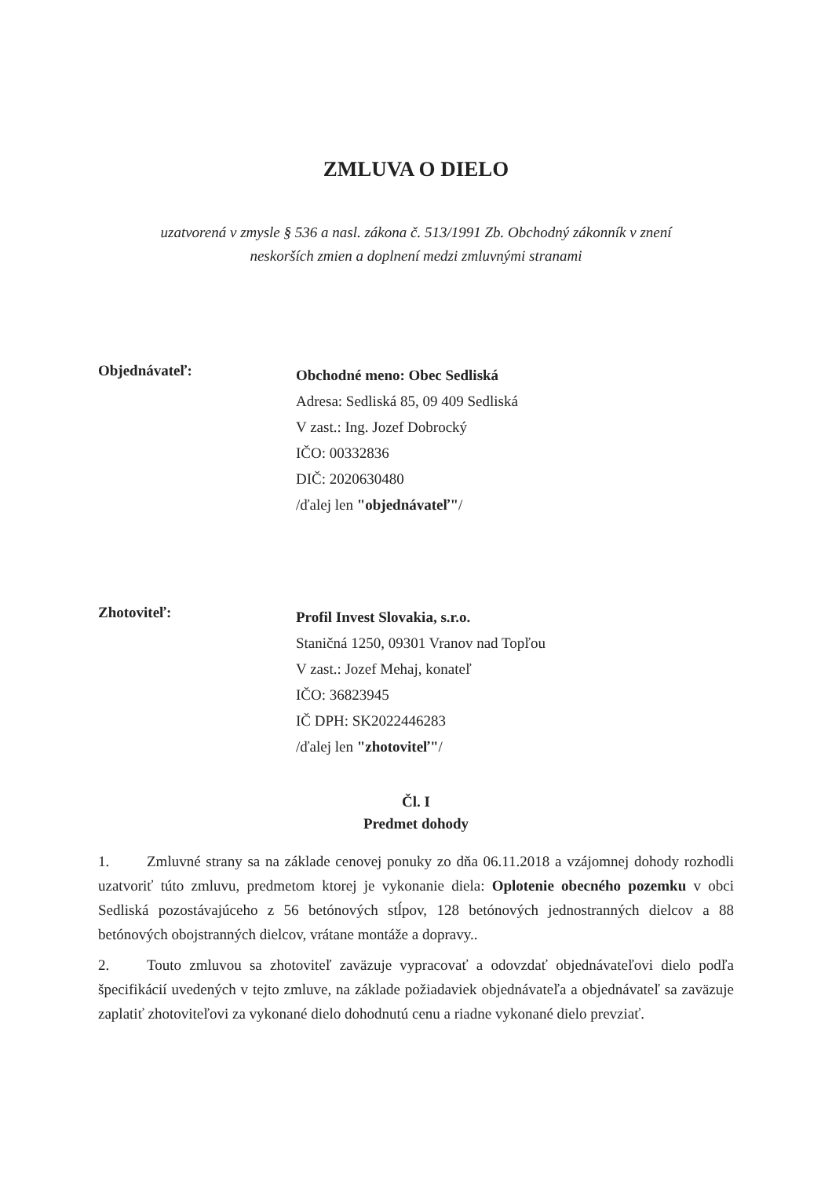ZMLUVA O DIELO
uzatvorená v zmysle § 536 a nasl. zákona č. 513/1991 Zb. Obchodný zákonník v znení
neskorších zmien a doplnení medzi zmluvnými stranami
Objednávateľ:
Obchodné meno: Obec Sedliská
Adresa: Sedliská 85, 09 409 Sedliská
V zast.: Ing. Jozef Dobrocký
IČO: 00332836
DIČ: 2020630480
/ďalej len "objednávateľ"/
Zhotoviteľ:
Profil Invest Slovakia, s.r.o.
Staničná 1250, 09301 Vranov nad Topľou
V zast.: Jozef Mehaj, konateľ
IČO: 36823945
IČ DPH: SK2022446283
/ďalej len "zhotoviteľ"/
Čl. I
Predmet dohody
1. Zmluvné strany sa na základe cenovej ponuky zo dňa 06.11.2018 a vzájomnej dohody rozhodli uzatvoriť túto zmluvu, predmetom ktorej je vykonanie diela: Oplotenie obecného pozemku v obci Sedliská pozostávajúceho z 56 betónových stĺpov, 128 betónových jednostranných dielcov a 88 betónových obojstranných dielcov, vrátane montáže a dopravy..
2. Touto zmluvou sa zhotoviteľ zaväzuje vypracovať a odovzdať objednávateľovi dielo podľa špecifikácií uvedených v tejto zmluve, na základe požiadaviek objednávateľa a objednávateľ sa zaväzuje zaplatiť zhotoviteľovi za vykonané dielo dohodnutú cenu a riadne vykonané dielo prevziať.